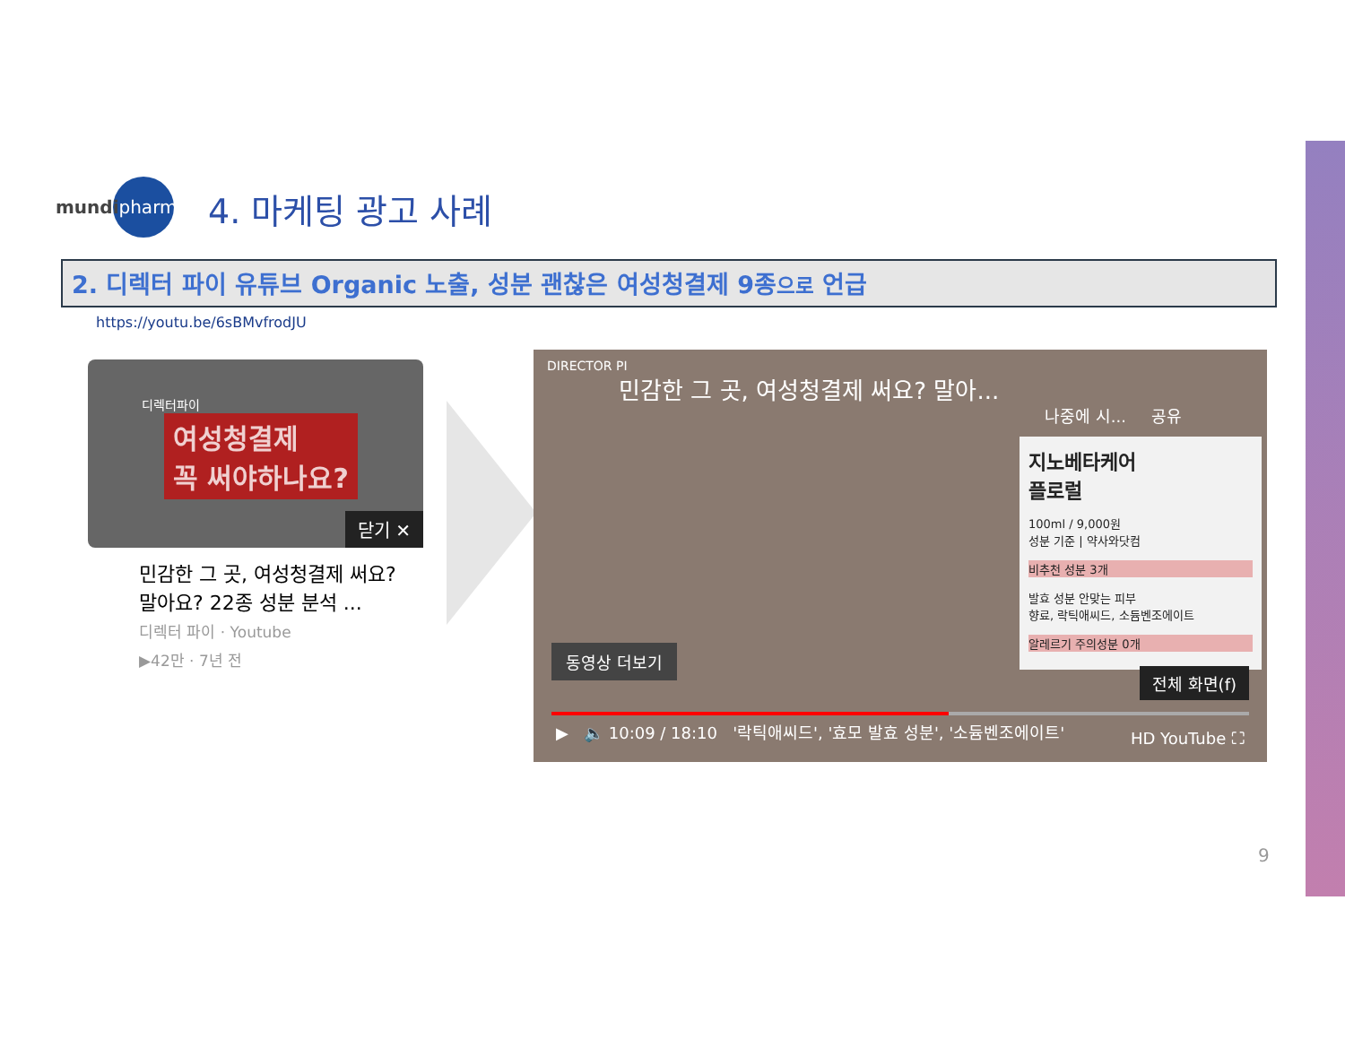mundi pharma
4. 마케팅 광고 사례
2. 디렉터 파이 유튜브 Organic 노출, 성분 괜찮은 여성청결제 9종으로 언급
https://youtu.be/6sBMvfrodJU
디렉터파이
여성청결제
꼭 써야하나요?
닫기 ✕
민감한 그 곳, 여성청결제 써요? 말아요? 22종 성분 분석 ...
디렉터 파이 · Youtube
▶42만 · 7년 전
DIRECTOR PI
민감한 그 곳, 여성청결제 써요? 말아...
나중에 시... 공유
지노베타케어
플로럴
100ml / 9,000원
성분 기준 | 약사와닷컴
비추천 성분 3개
발효 성분 안맞는 피부
향료, 락틱애씨드, 소듐벤조에이트
알레르기 주의성분 0개
동영상 더보기
전체 화면(f)
▶ 🔈 10:09 / 18:10 '락틱애씨드', '효모 발효 성분', '소듐벤조에이트' HD YouTube ⛶
9